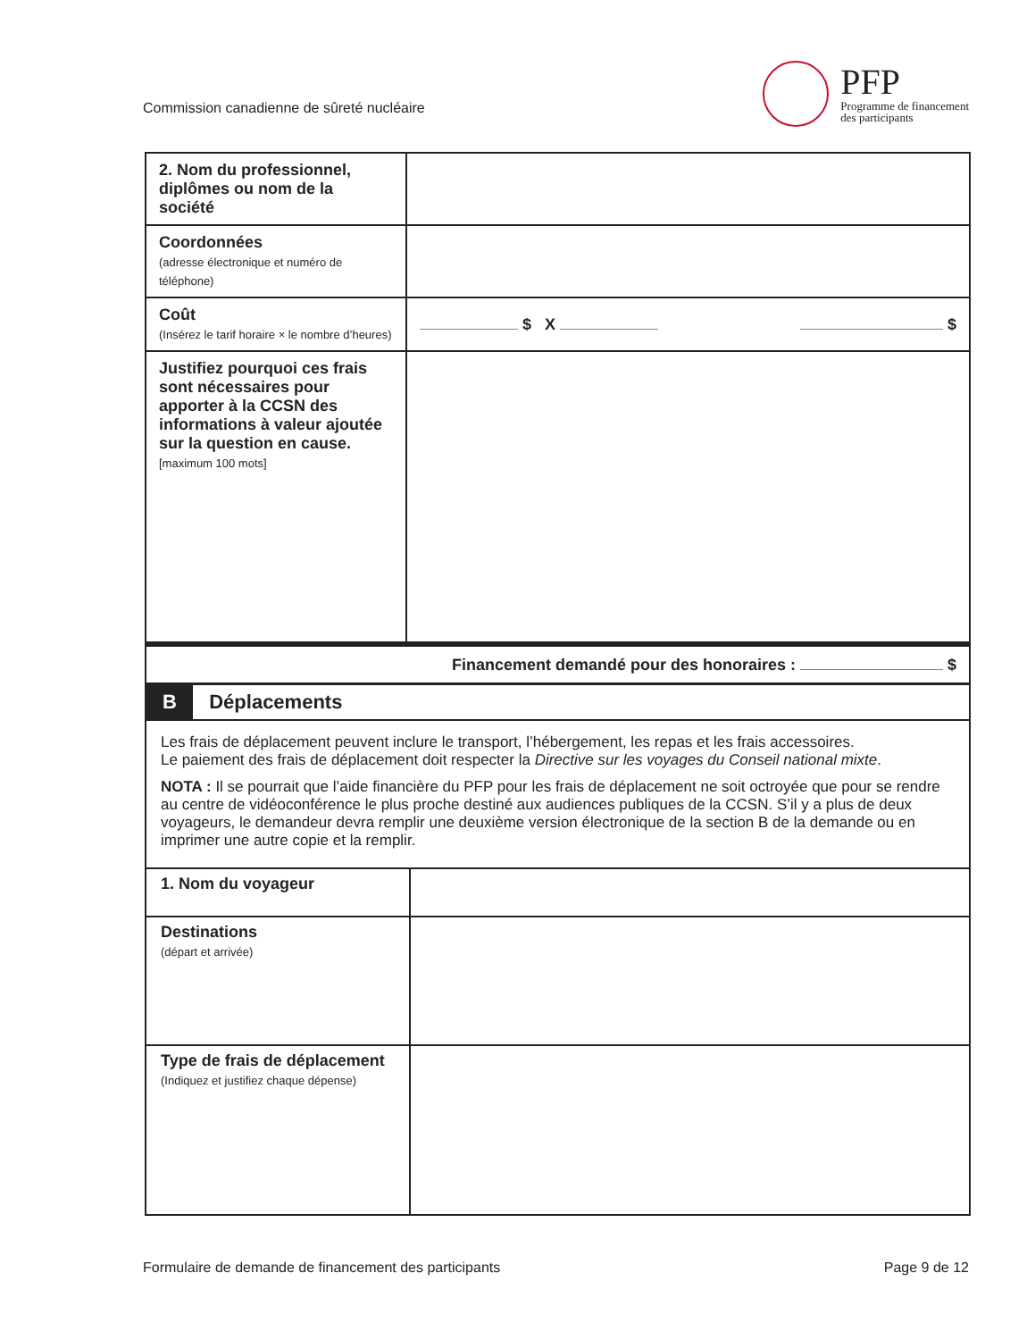Commission canadienne de sûreté nucléaire
PFP
Programme de financement
des participants
| 2. Nom du professionnel, diplômes ou nom de la société | |
| Coordonnées (adresse électronique et numéro de téléphone) | |
| Coût (Insérez le tarif horaire × le nombre d’heures) | $ X $ |
| Justifiez pourquoi ces frais sont nécessaires pour apporter à la CCSN des informations à valeur ajoutée sur la question en cause. [maximum 100 mots] | |
| Financement demandé pour des honoraires : $ | |
| B Déplacements | |
| Les frais de déplacement peuvent inclure le transport, l’hébergement, les repas et les frais accessoires. Le paiement des frais de déplacement doit respecter la Directive sur les voyages du Conseil national mixte . NOTA : Il se pourrait que l’aide financière du PFP pour les frais de déplacement ne soit octroyée que pour se rendre au centre de vidéoconférence le plus proche destiné aux audiences publiques de la CCSN. S’il y a plus de deux voyageurs, le demandeur devra remplir une deuxième version électronique de la section B de la demande ou en imprimer une autre copie et la remplir. | |
| 1. Nom du voyageur | |
| Destinations (départ et arrivée) | |
| Type de frais de déplacement (Indiquez et justifiez chaque dépense) | |
Formulaire de demande de financement des participants Page 9 de 12